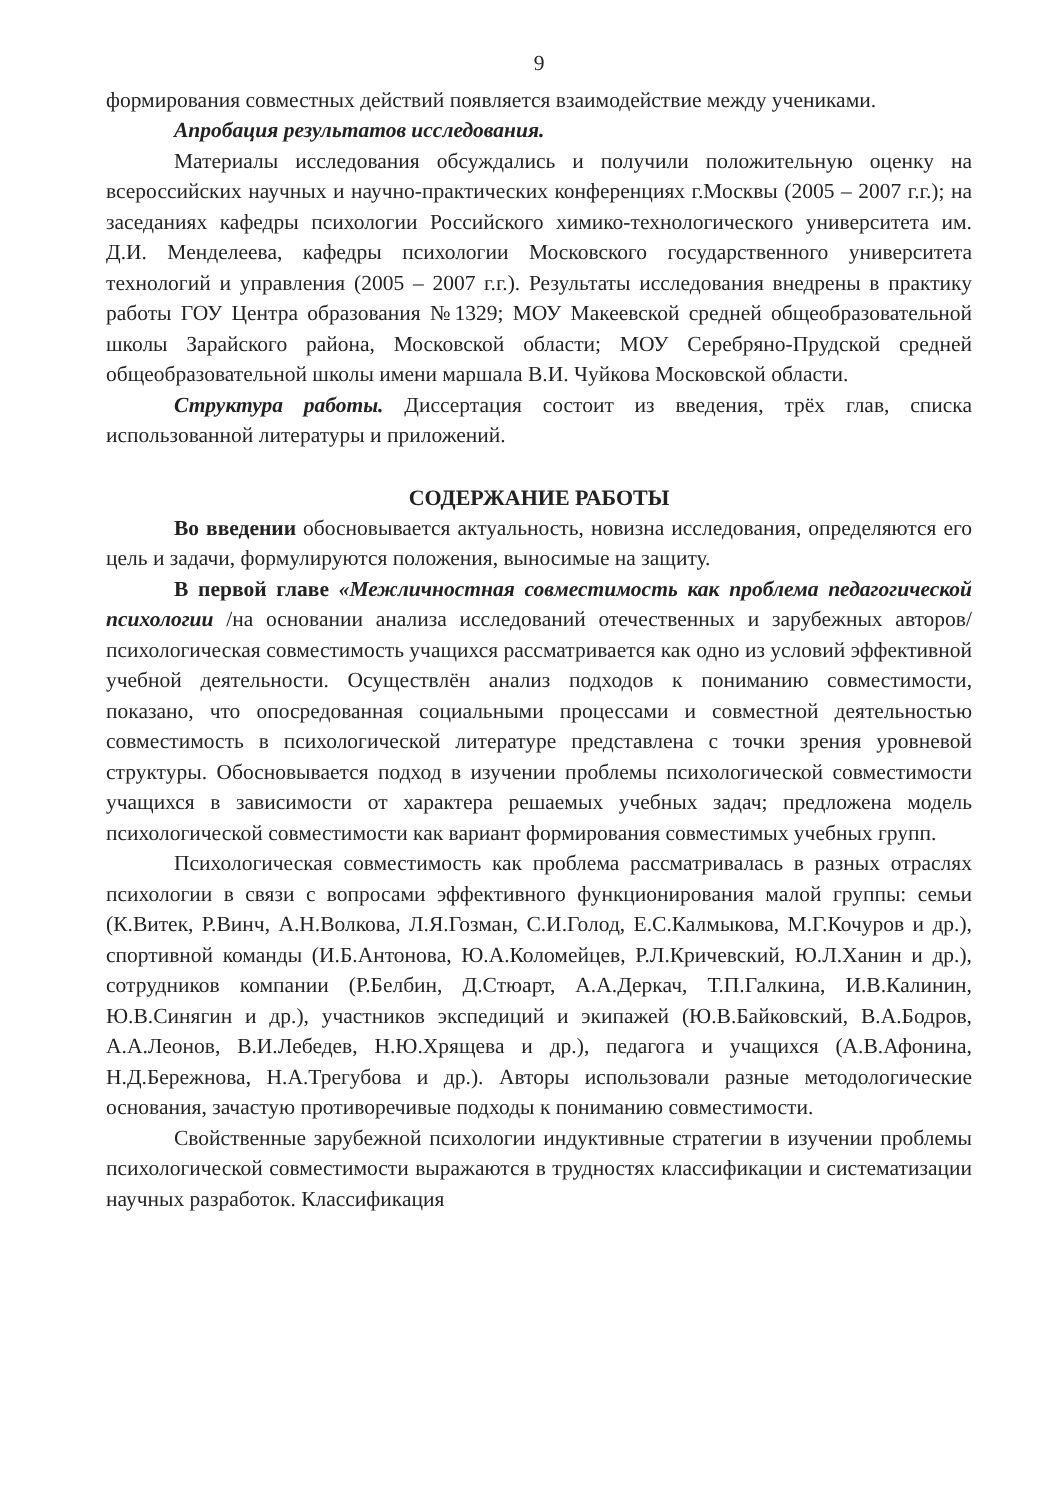9
формирования совместных действий появляется взаимодействие между учениками.
Апробация результатов исследования.
Материалы исследования обсуждались и получили положительную оценку на всероссийских научных и научно-практических конференциях г.Москвы (2005 – 2007 г.г.); на заседаниях кафедры психологии Российского химико-технологического университета им. Д.И. Менделеева, кафедры психологии Московского государственного университета технологий и управления (2005 – 2007 г.г.). Результаты исследования внедрены в практику работы ГОУ Центра образования №1329; МОУ Макеевской средней общеобразовательной школы Зарайского района, Московской области; МОУ Серебряно-Прудской средней общеобразовательной школы имени маршала В.И. Чуйкова Московской области.
Структура работы. Диссертация состоит из введения, трёх глав, списка использованной литературы и приложений.
СОДЕРЖАНИЕ РАБОТЫ
Во введении обосновывается актуальность, новизна исследования, определяются его цель и задачи, формулируются положения, выносимые на защиту.
В первой главе «Межличностная совместимость как проблема педагогической психологии /на основании анализа исследований отечественных и зарубежных авторов/ психологическая совместимость учащихся рассматривается как одно из условий эффективной учебной деятельности. Осуществлён анализ подходов к пониманию совместимости, показано, что опосредованная социальными процессами и совместной деятельностью совместимость в психологической литературе представлена с точки зрения уровневой структуры. Обосновывается подход в изучении проблемы психологической совместимости учащихся в зависимости от характера решаемых учебных задач; предложена модель психологической совместимости как вариант формирования совместимых учебных групп.
Психологическая совместимость как проблема рассматривалась в разных отраслях психологии в связи с вопросами эффективного функционирования малой группы: семьи (К.Витек, Р.Винч, А.Н.Волкова, Л.Я.Гозман, С.И.Голод, Е.С.Калмыкова, М.Г.Кочуров и др.), спортивной команды (И.Б.Антонова, Ю.А.Коломейцев, Р.Л.Кричевский, Ю.Л.Ханин и др.), сотрудников компании (Р.Белбин, Д.Стюарт, А.А.Деркач, Т.П.Галкина, И.В.Калинин, Ю.В.Синягин и др.), участников экспедиций и экипажей (Ю.В.Байковский, В.А.Бодров, А.А.Леонов, В.И.Лебедев, Н.Ю.Хрящева и др.), педагога и учащихся (А.В.Афонина, Н.Д.Бережнова, Н.А.Трегубова и др.). Авторы использовали разные методологические основания, зачастую противоречивые подходы к пониманию совместимости.
Свойственные зарубежной психологии индуктивные стратегии в изучении проблемы психологической совместимости выражаются в трудностях классификации и систематизации научных разработок. Классификация